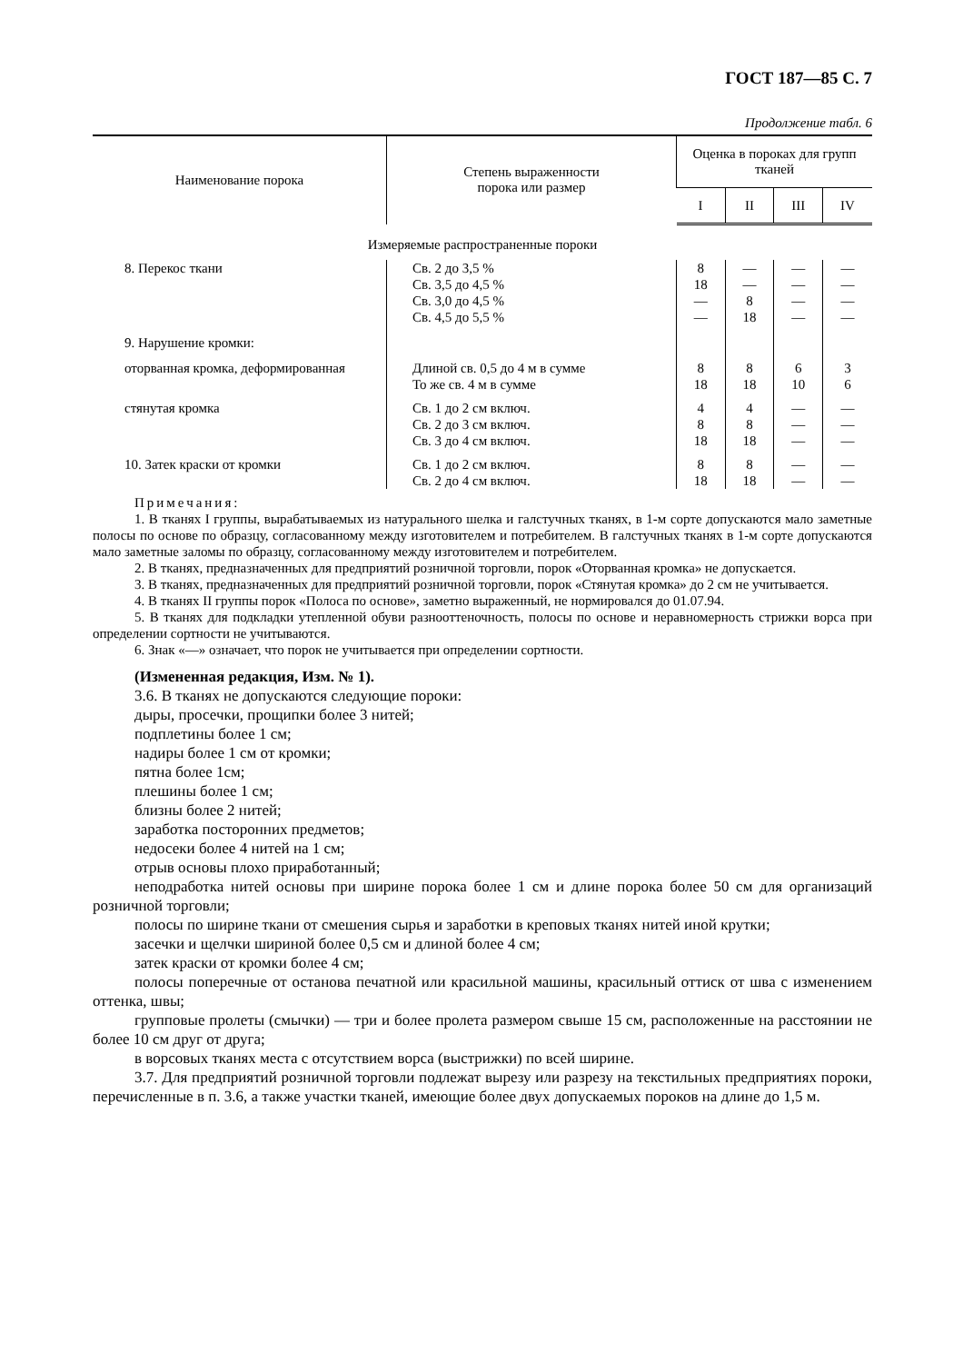ГОСТ 187—85 С. 7
Продолжение табл. 6
| Наименование порока | Степень выраженности порока или размер | Оценка в пороках для групп тканей | | | |
| --- | --- | --- | --- | --- | --- |
| | | I | II | III | IV |
| Измеряемые распространенные пороки | | | | | |
| 8. Перекос ткани | Св. 2 до 3,5 % Св. 3,5 до 4,5 % Св. 3,0 до 4,5 % Св. 4,5 до 5,5 % | 8 18 — — | — — 8 18 | — — — — | — — — — |
| 9. Нарушение кромки: | | | | | |
| оторванная кромка, деформированная | Длиной св. 0,5 до 4 м в сумме То же св. 4 м в сумме | 8 18 | 8 18 | 6 10 | 3 6 |
| стянутая кромка | Св. 1 до 2 см включ. Св. 2 до 3 см включ. Св. 3 до 4 см включ. | 4 8 18 | 4 8 18 | — — — | — — — |
| 10. Затек краски от кромки | Св. 1 до 2 см включ. Св. 2 до 4 см включ. | 8 18 | 8 18 | — — | — — |
Примечания:
1. В тканях I группы, вырабатываемых из натурального шелка и галстучных тканях, в 1-м сорте допускаются мало заметные полосы по основе по образцу, согласованному между изготовителем и потребителем. В галстучных тканях в 1-м сорте допускаются мало заметные заломы по образцу, согласованному между изготовителем и потребителем.
2. В тканях, предназначенных для предприятий розничной торговли, порок «Оторванная кромка» не допускается.
3. В тканях, предназначенных для предприятий розничной торговли, порок «Стянутая кромка» до 2 см не учитывается.
4. В тканях II группы порок «Полоса по основе», заметно выраженный, не нормировался до 01.07.94.
5. В тканях для подкладки утепленной обуви разнооттеночность, полосы по основе и неравномерность стрижки ворса при определении сортности не учитываются.
6. Знак «—» означает, что порок не учитывается при определении сортности.
(Измененная редакция, Изм. № 1).
3.6. В тканях не допускаются следующие пороки:
дыры, просечки, прощипки более 3 нитей;
подплетины более 1 см;
надиры более 1 см от кромки;
пятна более 1см;
плешины более 1 см;
близны более 2 нитей;
заработка посторонних предметов;
недосеки более 4 нитей на 1 см;
отрыв основы плохо приработанный;
неподработка нитей основы при ширине порока более 1 см и длине порока более 50 см для организаций розничной торговли;
полосы по ширине ткани от смешения сырья и заработки в креповых тканях нитей иной крутки;
засечки и щелчки шириной более 0,5 см и длиной более 4 см;
затек краски от кромки более 4 см;
полосы поперечные от останова печатной или красильной машины, красильный оттиск от шва с изменением оттенка, швы;
групповые пролеты (смычки) — три и более пролета размером свыше 15 см, расположенные на расстоянии не более 10 см друг от друга;
в ворсовых тканях места с отсутствием ворса (выстрижки) по всей ширине.
3.7. Для предприятий розничной торговли подлежат вырезу или разрезу на текстильных предприятиях пороки, перечисленные в п. 3.6, а также участки тканей, имеющие более двух допускаемых пороков на длине до 1,5 м.